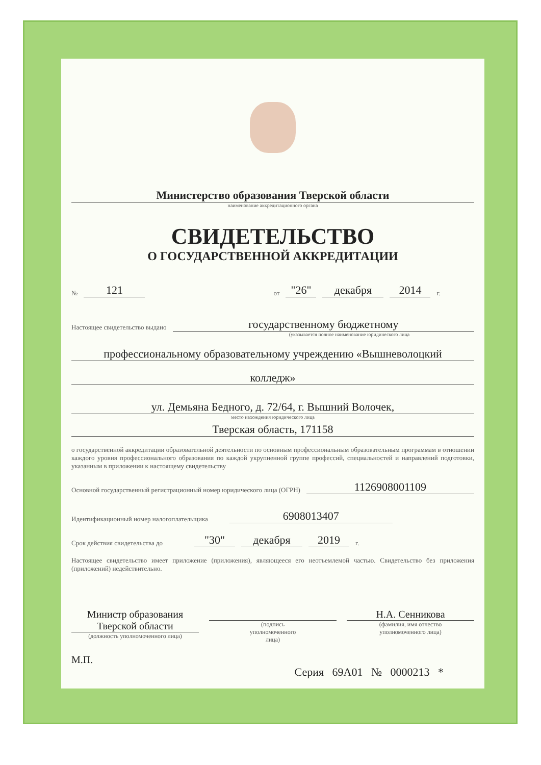Министерство образования Тверской области
наименование аккредитационного органа
СВИДЕТЕЛЬСТВО
О ГОСУДАРСТВЕННОЙ АККРЕДИТАЦИИ
№ 121 от "26" декабря 2014 г.
Настоящее свидетельство выдано государственному бюджетному
(указывается полное наименование юридического лица
профессиональному образовательному учреждению «Вышневолоцкий
колледж»
ул. Демьяна Бедного, д. 72/64, г. Вышний Волочек,
место нахождения юридического лица
Тверская область, 171158
о государственной аккредитации образовательной деятельности по основным профессиональным образовательным программам в отношении каждого уровня профессионального образования по каждой укрупненной группе профессий, специальностей и направлений подготовки, указанным в приложении к настоящему свидетельству
Основной государственный регистрационный номер юридического лица (ОГРН) 1126908001109
Идентификационный номер налогоплательщика 6908013407
Срок действия свидетельства до "30" декабря 2019 г.
Настоящее свидетельство имеет приложение (приложения), являющееся его неотъемлемой частью. Свидетельство без приложения (приложений) недействительно.
Министр образования
Тверской области
(должность уполномоченного лица)
(подпись
уполномоченного
лица)
Н.А. Сенникова
(фамилия, имя отчество
уполномоченного лица)
М.П.
Серия 69А01 № 0000213 *